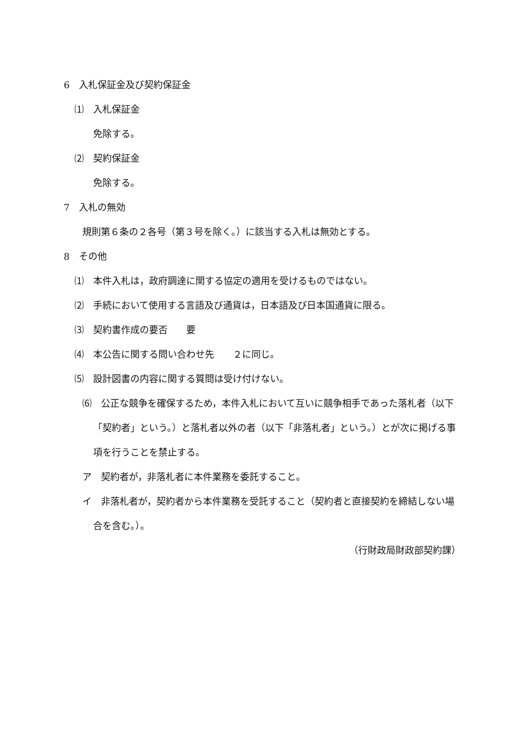6　入札保証金及び契約保証金
⑴　入札保証金
免除する。
⑵　契約保証金
免除する。
7　入札の無効
規則第６条の２各号（第３号を除く。）に該当する入札は無効とする。
8　その他
⑴　本件入札は，政府調達に関する協定の適用を受けるものではない。
⑵　手続において使用する言語及び通貨は，日本語及び日本国通貨に限る。
⑶　契約書作成の要否　　要
⑷　本公告に関する問い合わせ先　　２に同じ。
⑸　設計図書の内容に関する質問は受け付けない。
⑹　公正な競争を確保するため，本件入札において互いに競争相手であった落札者（以下「契約者」という。）と落札者以外の者（以下「非落札者」という。）とが次に掲げる事項を行うことを禁止する。
ア　契約者が，非落札者に本件業務を委託すること。
イ　非落札者が，契約者から本件業務を受託すること（契約者と直接契約を締結しない場合を含む。）。
（行財政局財政部契約課）